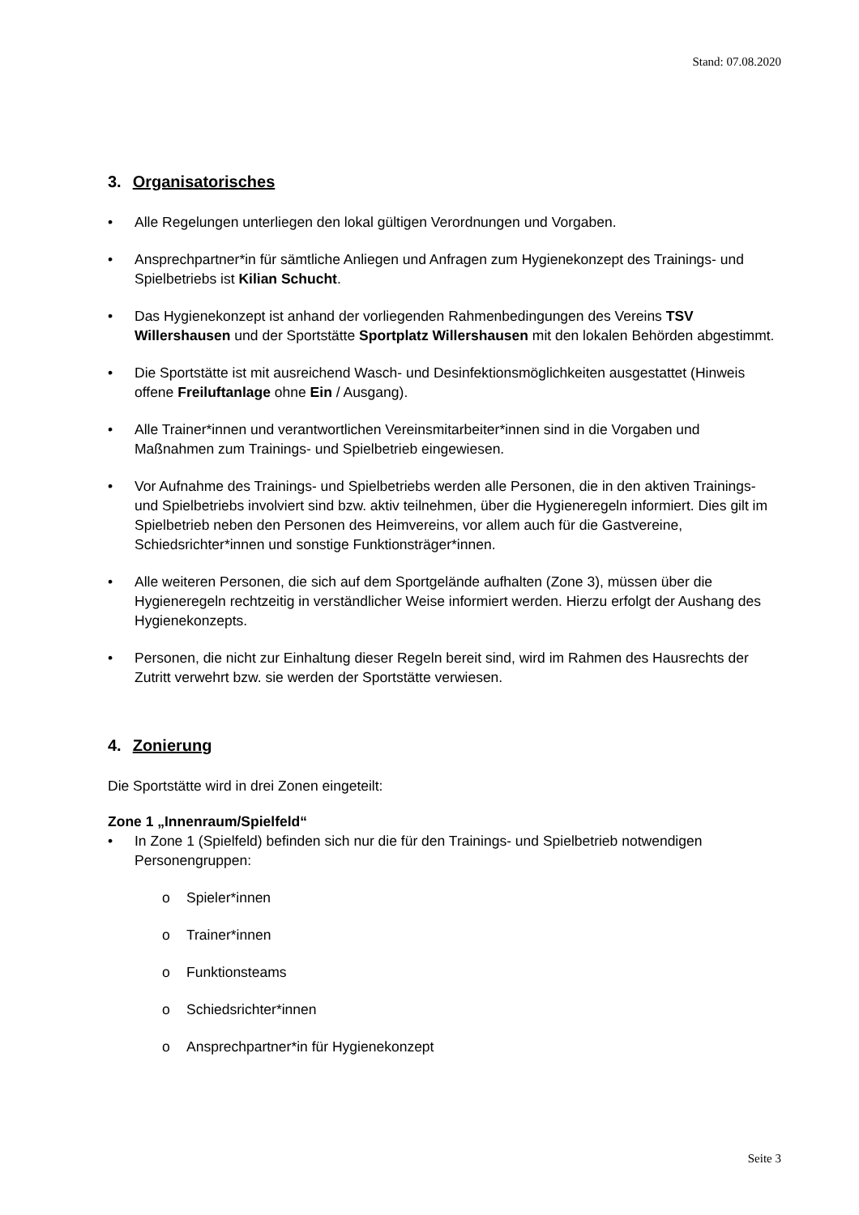Stand: 07.08.2020
3. Organisatorisches
• Alle Regelungen unterliegen den lokal gültigen Verordnungen und Vorgaben.
• Ansprechpartner*in für sämtliche Anliegen und Anfragen zum Hygienekonzept des Trainings- und Spielbetriebs ist Kilian Schucht.
• Das Hygienekonzept ist anhand der vorliegenden Rahmenbedingungen des Vereins TSV Willershausen und der Sportstätte Sportplatz Willershausen mit den lokalen Behörden abgestimmt.
• Die Sportstätte ist mit ausreichend Wasch- und Desinfektionsmöglichkeiten ausgestattet (Hinweis offene Freiluftanlage ohne Ein / Ausgang).
• Alle Trainer*innen und verantwortlichen Vereinsmitarbeiter*innen sind in die Vorgaben und Maßnahmen zum Trainings- und Spielbetrieb eingewiesen.
• Vor Aufnahme des Trainings- und Spielbetriebs werden alle Personen, die in den aktiven Trainings- und Spielbetriebs involviert sind bzw. aktiv teilnehmen, über die Hygieneregeln informiert. Dies gilt im Spielbetrieb neben den Personen des Heimvereins, vor allem auch für die Gastvereine, Schiedsrichter*innen und sonstige Funktionsträger*innen.
• Alle weiteren Personen, die sich auf dem Sportgelände aufhalten (Zone 3), müssen über die Hygieneregeln rechtzeitig in verständlicher Weise informiert werden. Hierzu erfolgt der Aushang des Hygienekonzepts.
• Personen, die nicht zur Einhaltung dieser Regeln bereit sind, wird im Rahmen des Hausrechts der Zutritt verwehrt bzw. sie werden der Sportstätte verwiesen.
4. Zonierung
Die Sportstätte wird in drei Zonen eingeteilt:
Zone 1 „Innenraum/Spielfeld“
• In Zone 1 (Spielfeld) befinden sich nur die für den Trainings- und Spielbetrieb notwendigen Personengruppen:
o Spieler*innen
o Trainer*innen
o Funktionsteams
o Schiedsrichter*innen
o Ansprechpartner*in für Hygienekonzept
Seite 3